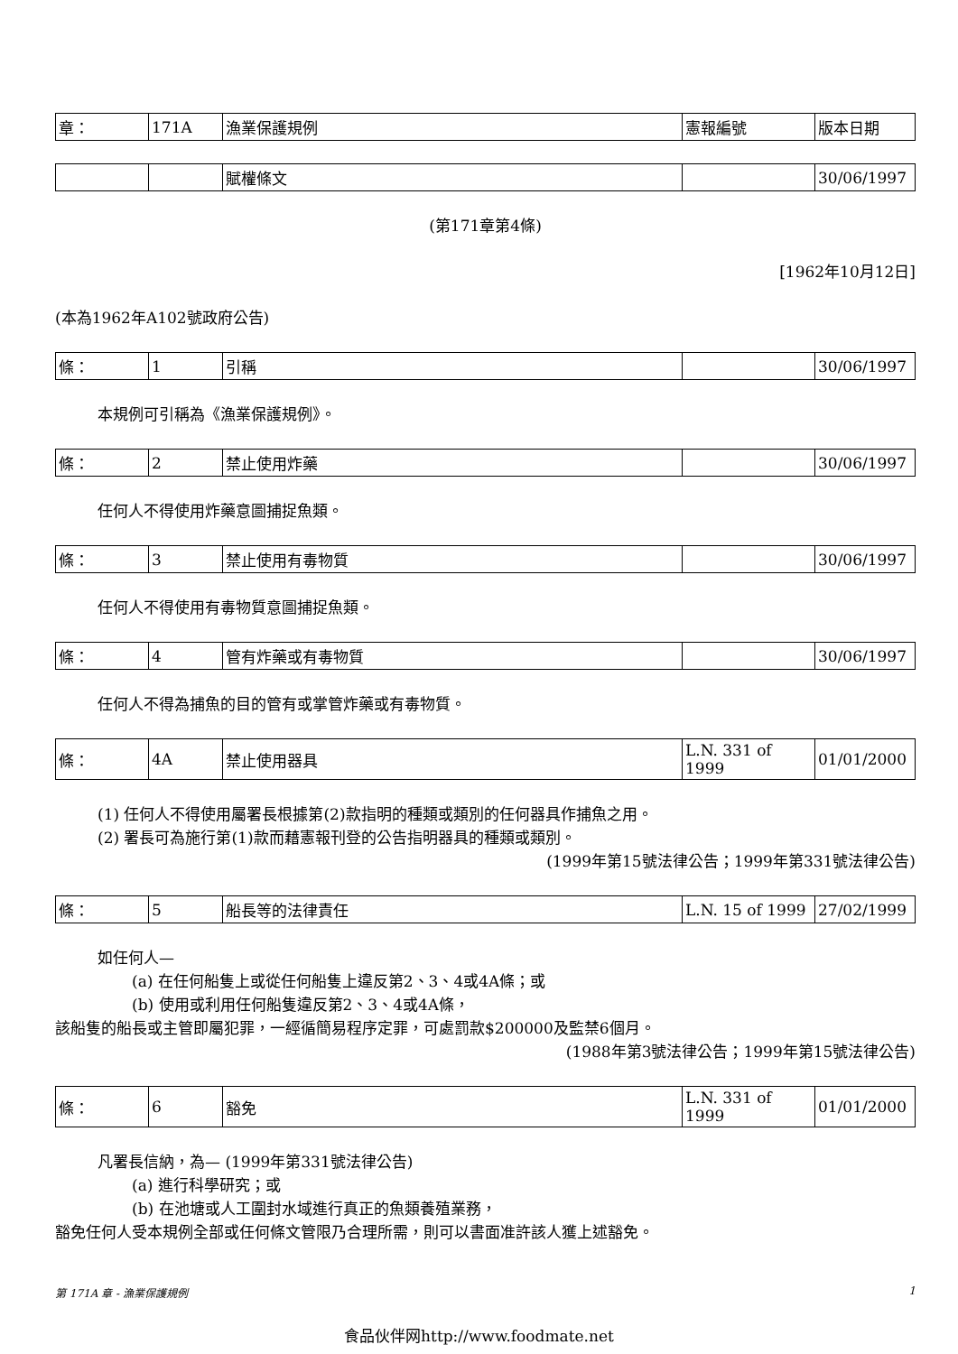| 章： | 171A | 漁業保護規例 | 憲報編號 | 版本日期 |
| | | 賦權條文 | | 30/06/1997 |
(第171章第4條)
[1962年10月12日]
(本為1962年A102號政府公告)
| 條： | 1 | 引稱 | | 30/06/1997 |
本規例可引稱為《漁業保護規例》。
| 條： | 2 | 禁止使用炸藥 | | 30/06/1997 |
任何人不得使用炸藥意圖捕捉魚類。
| 條： | 3 | 禁止使用有毒物質 | | 30/06/1997 |
任何人不得使用有毒物質意圖捕捉魚類。
| 條： | 4 | 管有炸藥或有毒物質 | | 30/06/1997 |
任何人不得為捕魚的目的管有或掌管炸藥或有毒物質。
| 條： | 4A | 禁止使用器具 | L.N. 331 of 1999 | 01/01/2000 |
(1) 任何人不得使用屬署長根據第(2)款指明的種類或類別的任何器具作捕魚之用。
(2) 署長可為施行第(1)款而藉憲報刊登的公告指明器具的種類或類別。
(1999年第15號法律公告；1999年第331號法律公告)
| 條： | 5 | 船長等的法律責任 | L.N. 15 of 1999 | 27/02/1999 |
如任何人—
(a) 在任何船隻上或從任何船隻上違反第2、3、4或4A條；或
(b) 使用或利用任何船隻違反第2、3、4或4A條，
該船隻的船長或主管即屬犯罪，一經循簡易程序定罪，可處罰款$200000及監禁6個月。
(1988年第3號法律公告；1999年第15號法律公告)
| 條： | 6 | 豁免 | L.N. 331 of 1999 | 01/01/2000 |
凡署長信納，為— (1999年第331號法律公告)
(a) 進行科學研究；或
(b) 在池塘或人工圍封水域進行真正的魚類養殖業務，
豁免任何人受本規例全部或任何條文管限乃合理所需，則可以書面准許該人獲上述豁免。
第 171A 章 - 漁業保護規例 1
食品伙伴网http://www.foodmate.net